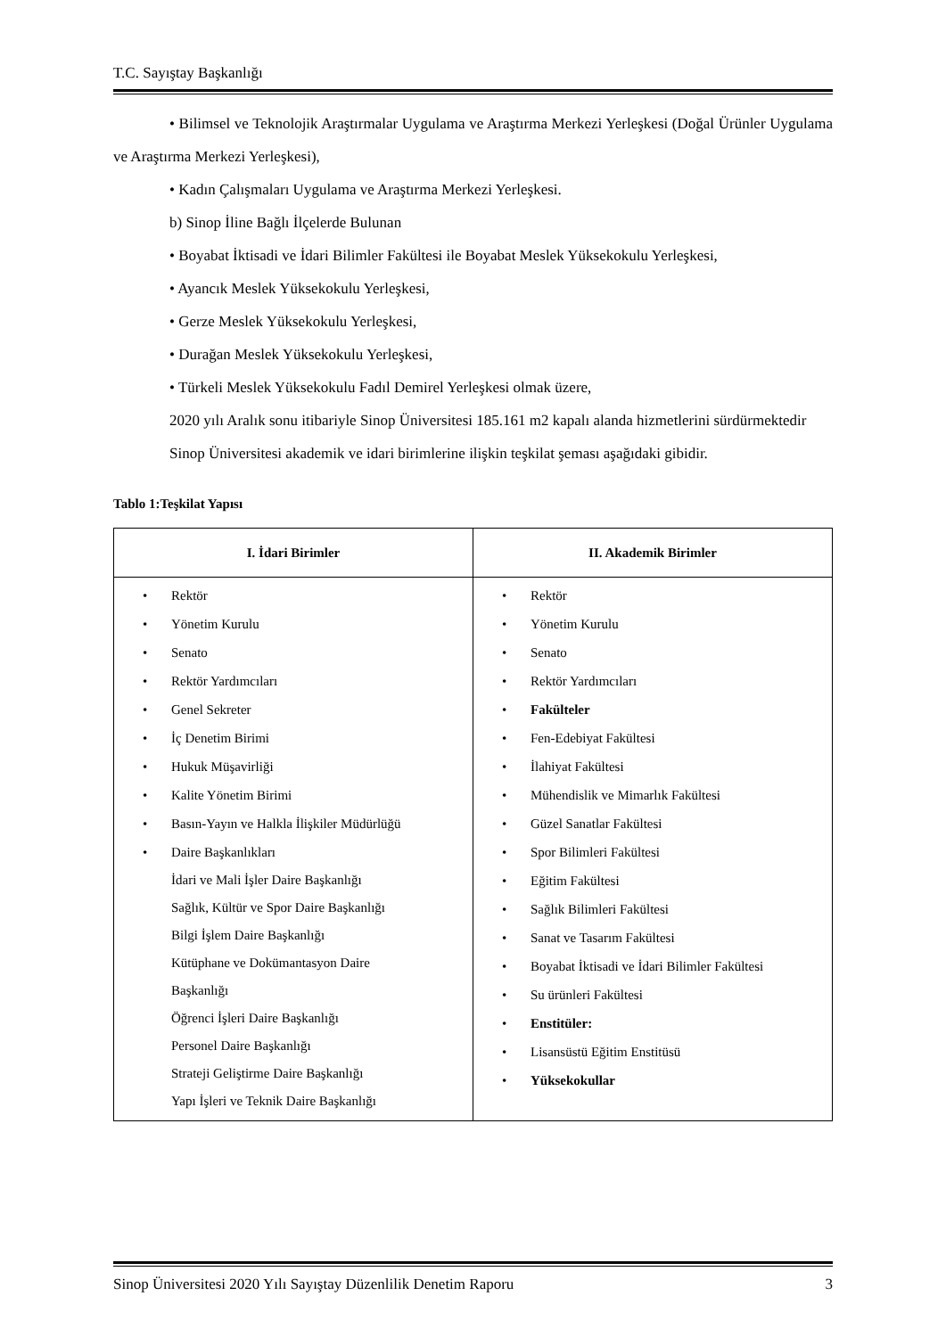T.C. Sayıştay Başkanlığı
• Bilimsel ve Teknolojik Araştırmalar Uygulama ve Araştırma Merkezi Yerleşkesi (Doğal Ürünler Uygulama ve Araştırma Merkezi Yerleşkesi),
• Kadın Çalışmaları Uygulama ve Araştırma Merkezi Yerleşkesi.
b) Sinop İline Bağlı İlçelerde Bulunan
• Boyabat İktisadi ve İdari Bilimler Fakültesi ile Boyabat Meslek Yüksekokulu Yerleşkesi,
• Ayancık Meslek Yüksekokulu Yerleşkesi,
• Gerze Meslek Yüksekokulu Yerleşkesi,
• Durağan Meslek Yüksekokulu Yerleşkesi,
• Türkeli Meslek Yüksekokulu Fadıl Demirel Yerleşkesi olmak üzere,
2020 yılı Aralık sonu itibariyle Sinop Üniversitesi 185.161 m2 kapalı alanda hizmetlerini sürdürmektedir
Sinop Üniversitesi akademik ve idari birimlerine ilişkin teşkilat şeması aşağıdaki gibidir.
Tablo 1:Teşkilat Yapısı
| I. İdari Birimler | II. Akademik Birimler |
| --- | --- |
| • Rektör • Yönetim Kurulu • Senato • Rektör Yardımcıları • Genel Sekreter • İç Denetim Birimi • Hukuk Müşavirliği • Kalite Yönetim Birimi • Basın-Yayın ve Halkla İlişkiler Müdürlüğü • Daire Başkanlıkları İdari ve Mali İşler Daire Başkanlığı Sağlık, Kültür ve Spor Daire Başkanlığı Bilgi İşlem Daire Başkanlığı Kütüphane ve Dokümantasyon Daire Başkanlığı Öğrenci İşleri Daire Başkanlığı Personel Daire Başkanlığı Strateji Geliştirme Daire Başkanlığı Yapı İşleri ve Teknik Daire Başkanlığı | • Rektör • Yönetim Kurulu • Senato • Rektör Yardımcıları • Fakülteler • Fen-Edebiyat Fakültesi • İlahiyat Fakültesi • Mühendislik ve Mimarlık Fakültesi • Güzel Sanatlar Fakültesi • Spor Bilimleri Fakültesi • Eğitim Fakültesi • Sağlık Bilimleri Fakültesi • Sanat ve Tasarım Fakültesi • Boyabat İktisadi ve İdari Bilimler Fakültesi • Su ürünleri Fakültesi • Enstitüler: • Lisansüstü Eğitim Enstitüsü • Yüksekokullar |
Sinop Üniversitesi 2020 Yılı Sayıştay Düzenlilik Denetim Raporu 3